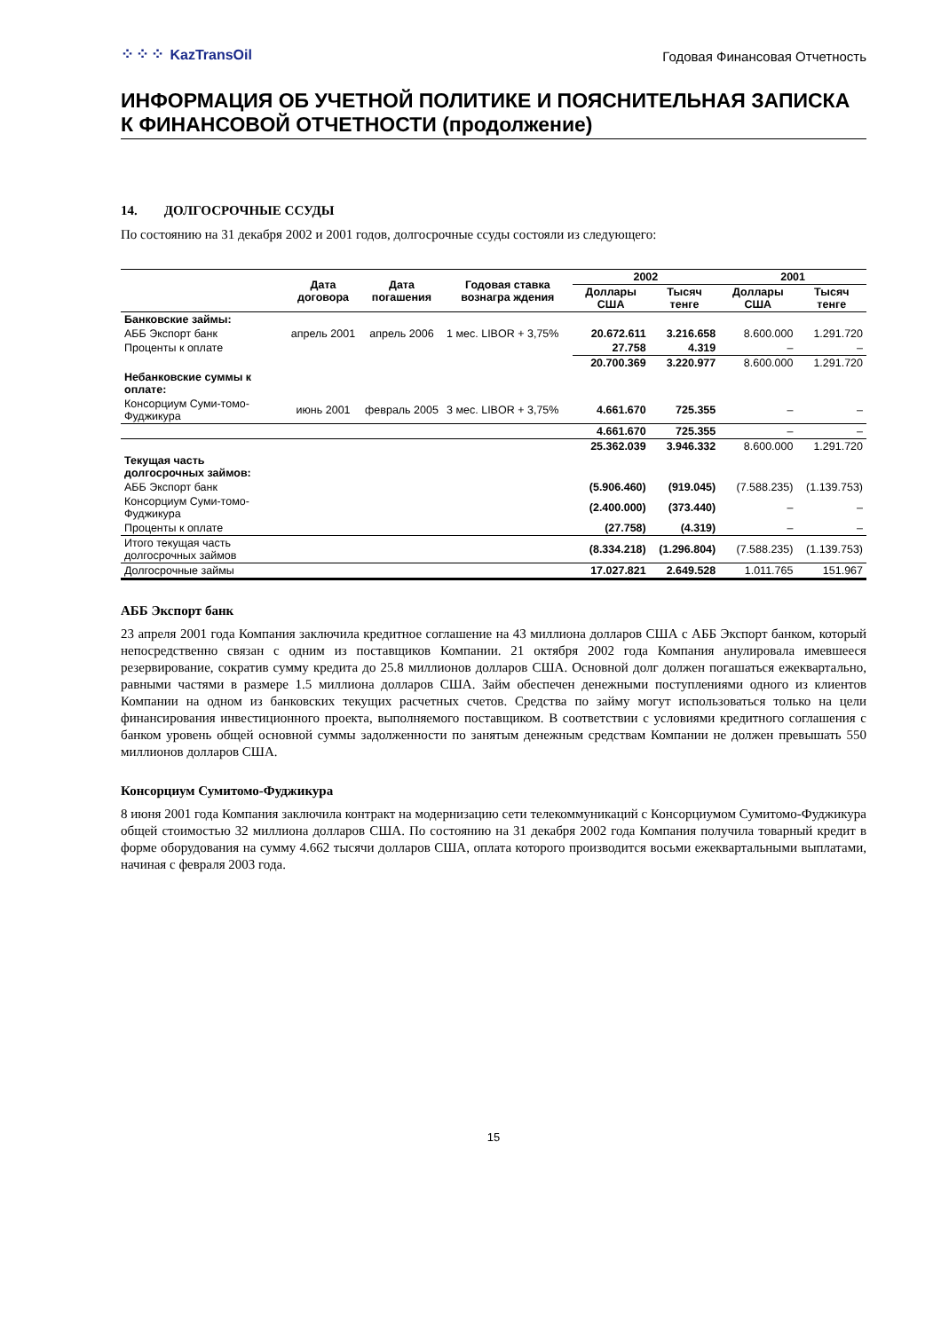⁘⁘⁘ KazTransOil
Годовая Финансовая Отчетность
ИНФОРМАЦИЯ ОБ УЧЕТНОЙ ПОЛИТИКЕ И ПОЯСНИТЕЛЬНАЯ ЗАПИСКА К ФИНАНСОВОЙ ОТЧЕТНОСТИ (продолжение)
14. ДОЛГОСРОЧНЫЕ ССУДЫ
По состоянию на 31 декабря 2002 и 2001 годов, долгосрочные ссуды состояли из следующего:
| | Дата договора | Дата погашения | Годовая ставка вознагра ждения | 2002 | | 2001 | |
| --- | --- | --- | --- | --- | --- | --- | --- |
| | | | | Доллары США | Тысяч тенге | Доллары США | Тысяч тенге |
| Банковские займы: | | | | | | | |
| АББ Экспорт банк | апрель 2001 | апрель 2006 | 1 мес. LIBOR + 3,75% | 20.672.611 | 3.216.658 | 8.600.000 | 1.291.720 |
| Проценты к оплате | | | | 27.758 | 4.319 | – | – |
| | | | | 20.700.369 | 3.220.977 | 8.600.000 | 1.291.720 |
| Небанковские суммы к оплате: | | | | | | | |
| Консорциум Суми-томо-Фуджикура | июнь 2001 | февраль 2005 | 3 мес. LIBOR + 3,75% | 4.661.670 | 725.355 | – | – |
| | | | | 4.661.670 | 725.355 | – | – |
| | | | | 25.362.039 | 3.946.332 | 8.600.000 | 1.291.720 |
| Текущая часть долгосрочных займов: | | | | | | | |
| АББ Экспорт банк | | | | (5.906.460) | (919.045) | (7.588.235) | (1.139.753) |
| Консорциум Суми-томо-Фуджикура | | | | (2.400.000) | (373.440) | – | – |
| Проценты к оплате | | | | (27.758) | (4.319) | – | – |
| Итого текущая часть долгосрочных займов | | | | (8.334.218) | (1.296.804) | (7.588.235) | (1.139.753) |
| Долгосрочные займы | | | | 17.027.821 | 2.649.528 | 1.011.765 | 151.967 |
АББ Экспорт банк
23 апреля 2001 года Компания заключила кредитное соглашение на 43 миллиона долларов США с АББ Экспорт банком, который непосредственно связан с одним из поставщиков Компании. 21 октября 2002 года Компания анулировала имевшееся резервирование, сократив сумму кредита до 25.8 миллионов долларов США. Основной долг должен погашаться ежеквартально, равными частями в размере 1.5 миллиона долларов США. Займ обеспечен денежными поступлениями одного из клиентов Компании на одном из банковских текущих расчетных счетов. Средства по займу могут использоваться только на цели финансирования инвестиционного проекта, выполняемого поставщиком. В соответствии с условиями кредитного соглашения с банком уровень общей основной суммы задолженности по занятым денежным средствам Компании не должен превышать 550 миллионов долларов США.
Консорциум Сумитомо-Фуджикура
8 июня 2001 года Компания заключила контракт на модернизацию сети телекоммуникаций с Консорциумом Сумитомо-Фуджикура общей стоимостью 32 миллиона долларов США. По состоянию на 31 декабря 2002 года Компания получила товарный кредит в форме оборудования на сумму 4.662 тысячи долларов США, оплата которого производится восьми ежеквартальными выплатами, начиная с февраля 2003 года.
15